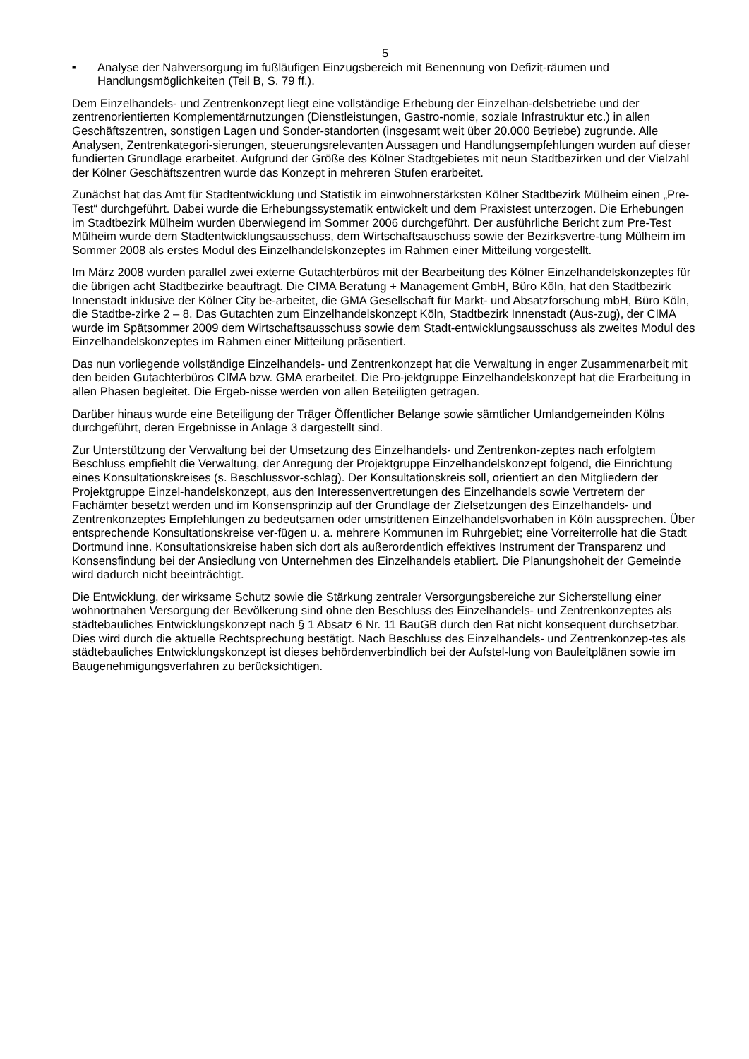5
■ Analyse der Nahversorgung im fußläufigen Einzugsbereich mit Benennung von Defizit-räumen und Handlungsmöglichkeiten (Teil B, S. 79 ff.).
Dem Einzelhandels- und Zentrenkonzept liegt eine vollständige Erhebung der Einzelhan-delsbetriebe und der zentrenorientierten Komplementärnutzungen (Dienstleistungen, Gastro-nomie, soziale Infrastruktur etc.) in allen Geschäftszentren, sonstigen Lagen und Sonder-standorten (insgesamt weit über 20.000 Betriebe) zugrunde. Alle Analysen, Zentrenkategori-sierungen, steuerungsrelevanten Aussagen und Handlungsempfehlungen wurden auf dieser fundierten Grundlage erarbeitet. Aufgrund der Größe des Kölner Stadtgebietes mit neun Stadtbezirken und der Vielzahl der Kölner Geschäftszentren wurde das Konzept in mehreren Stufen erarbeitet.
Zunächst hat das Amt für Stadtentwicklung und Statistik im einwohnerstärksten Kölner Stadtbezirk Mülheim einen „Pre-Test“ durchgeführt. Dabei wurde die Erhebungssystematik entwickelt und dem Praxistest unterzogen. Die Erhebungen im Stadtbezirk Mülheim wurden überwiegend im Sommer 2006 durchgeführt. Der ausführliche Bericht zum Pre-Test Mülheim wurde dem Stadtentwicklungsausschuss, dem Wirtschaftsauschuss sowie der Bezirksvertre-tung Mülheim im Sommer 2008 als erstes Modul des Einzelhandelskonzeptes im Rahmen einer Mitteilung vorgestellt.
Im März 2008 wurden parallel zwei externe Gutachterbüros mit der Bearbeitung des Kölner Einzelhandelskonzeptes für die übrigen acht Stadtbezirke beauftragt. Die CIMA Beratung + Management GmbH, Büro Köln, hat den Stadtbezirk Innenstadt inklusive der Kölner City be-arbeitet, die GMA Gesellschaft für Markt- und Absatzforschung mbH, Büro Köln, die Stadtbe-zirke 2 – 8. Das Gutachten zum Einzelhandelskonzept Köln, Stadtbezirk Innenstadt (Aus-zug), der CIMA wurde im Spätsommer 2009 dem Wirtschaftsausschuss sowie dem Stadt-entwicklungsausschuss als zweites Modul des Einzelhandelskonzeptes im Rahmen einer Mitteilung präsentiert.
Das nun vorliegende vollständige Einzelhandels- und Zentrenkonzept hat die Verwaltung in enger Zusammenarbeit mit den beiden Gutachterbüros CIMA bzw. GMA erarbeitet. Die Pro-jektgruppe Einzelhandelskonzept hat die Erarbeitung in allen Phasen begleitet. Die Ergeb-nisse werden von allen Beteiligten getragen.
Darüber hinaus wurde eine Beteiligung der Träger Öffentlicher Belange sowie sämtlicher Umlandgemeinden Kölns durchgeführt, deren Ergebnisse in Anlage 3 dargestellt sind.
Zur Unterstützung der Verwaltung bei der Umsetzung des Einzelhandels- und Zentrenkon-zeptes nach erfolgtem Beschluss empfiehlt die Verwaltung, der Anregung der Projektgruppe Einzelhandelskonzept folgend, die Einrichtung eines Konsultationskreises (s. Beschlussvor-schlag). Der Konsultationskreis soll, orientiert an den Mitgliedern der Projektgruppe Einzel-handelskonzept, aus den Interessenvertretungen des Einzelhandels sowie Vertretern der Fachämter besetzt werden und im Konsensprinzip auf der Grundlage der Zielsetzungen des Einzelhandels- und Zentrenkonzeptes Empfehlungen zu bedeutsamen oder umstrittenen Einzelhandelsvorhaben in Köln aussprechen. Über entsprechende Konsultationskreise ver-fügen u. a. mehrere Kommunen im Ruhrgebiet; eine Vorreiterrolle hat die Stadt Dortmund inne. Konsultationskreise haben sich dort als außerordentlich effektives Instrument der Transparenz und Konsensfindung bei der Ansiedlung von Unternehmen des Einzelhandels etabliert. Die Planungshoheit der Gemeinde wird dadurch nicht beeinträchtigt.
Die Entwicklung, der wirksame Schutz sowie die Stärkung zentraler Versorgungsbereiche zur Sicherstellung einer wohnortnahen Versorgung der Bevölkerung sind ohne den Beschluss des Einzelhandels- und Zentrenkonzeptes als städtebauliches Entwicklungskonzept nach § 1 Absatz 6 Nr. 11 BauGB durch den Rat nicht konsequent durchsetzbar. Dies wird durch die aktuelle Rechtsprechung bestätigt. Nach Beschluss des Einzelhandels- und Zentrenkonzep-tes als städtebauliches Entwicklungskonzept ist dieses behördenverbindlich bei der Aufstel-lung von Bauleitplänen sowie im Baugenehmigungsverfahren zu berücksichtigen.